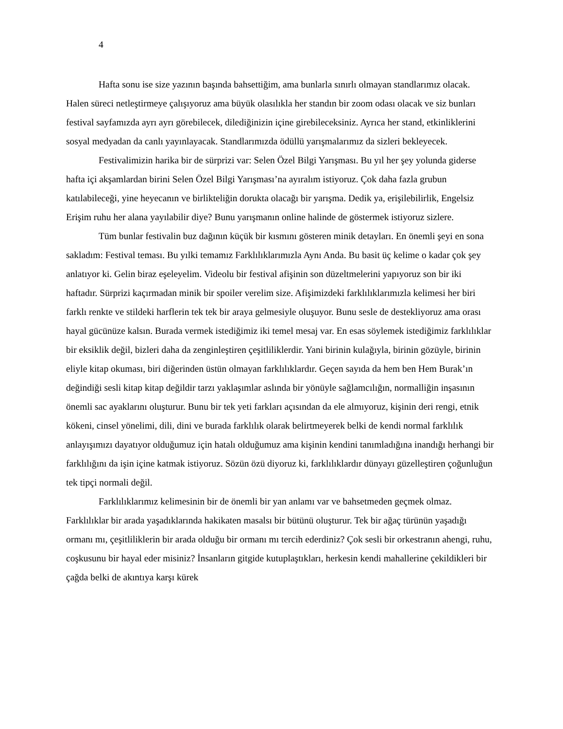4
Hafta sonu ise size yazının başında bahsettiğim, ama bunlarla sınırlı olmayan standlarımız olacak. Halen süreci netleştirmeye çalışıyoruz ama büyük olasılıkla her standın bir zoom odası olacak ve siz bunları festival sayfamızda ayrı ayrı görebilecek, dilediğinizin içine girebileceksiniz. Ayrıca her stand, etkinliklerini sosyal medyadan da canlı yayınlayacak. Standlarımızda ödüllü yarışmalarımız da sizleri bekleyecek.
Festivalimizin harika bir de sürprizi var: Selen Özel Bilgi Yarışması. Bu yıl her şey yolunda giderse hafta içi akşamlardan birini Selen Özel Bilgi Yarışması’na ayıralım istiyoruz. Çok daha fazla grubun katılabileceği, yine heyecanın ve birlikteliğin dorukta olacağı bir yarışma. Dedik ya, erişilebilirlik, Engelsiz Erişim ruhu her alana yayılabilir diye? Bunu yarışmanın online halinde de göstermek istiyoruz sizlere.
Tüm bunlar festivalin buz dağının küçük bir kısmını gösteren minik detayları. En önemli şeyi en sona sakladım: Festival teması. Bu yılki temamız Farklılıklarımızla Aynı Anda. Bu basit üç kelime o kadar çok şey anlatıyor ki. Gelin biraz eşeleyelim. Videolu bir festival afişinin son düzeltmelerini yapıyoruz son bir iki haftadır. Sürprizi kaçırmadan minik bir spoiler verelim size. Afişimizdeki farklılıklarımızla kelimesi her biri farklı renkte ve stildeki harflerin tek tek bir araya gelmesiyle oluşuyor. Bunu sesle de destekliyoruz ama orası hayal gücünüze kalsın. Burada vermek istediğimiz iki temel mesaj var. En esas söylemek istediğimiz farklılıklar bir eksiklik değil, bizleri daha da zenginleştiren çeşitliliklerdir. Yani birinin kulağıyla, birinin gözüyle, birinin eliyle kitap okuması, biri diğerinden üstün olmayan farklılıklardır. Geçen sayıda da hem ben Hem Burak’ın değindiği sesli kitap kitap değildir tarzı yaklaşımlar aslında bir yönüyle sağlamcılığın, normalliğin inşasının önemli sac ayaklarını oluşturur. Bunu bir tek yeti farkları açısından da ele almıyoruz, kişinin deri rengi, etnik kökeni, cinsel yönelimi, dili, dini ve burada farklılık olarak belirtmeyerek belki de kendi normal farklılık anlayışımızı dayatıyor olduğumuz için hatalı olduğumuz ama kişinin kendini tanımladığına inandığı herhangi bir farklılığını da işin içine katmak istiyoruz. Sözün özü diyoruz ki, farklılıklardır dünyayı güzelleştiren çoğunluğun tek tipçi normali değil.
Farklılıklarımız kelimesinin bir de önemli bir yan anlamı var ve bahsetmeden geçmek olmaz. Farklılıklar bir arada yaşadıklarında hakikaten masalsı bir bütünü oluşturur. Tek bir ağaç türünün yaşadığı ormanı mı, çeşitliliklerin bir arada olduğu bir ormanı mı tercih ederdiniz? Çok sesli bir orkestranın ahengi, ruhu, coşkusunu bir hayal eder misiniz? İnsanların gitgide kutuplaştıkları, herkesin kendi mahallerine çekildikleri bir çağda belki de akıntıya karşı kürek